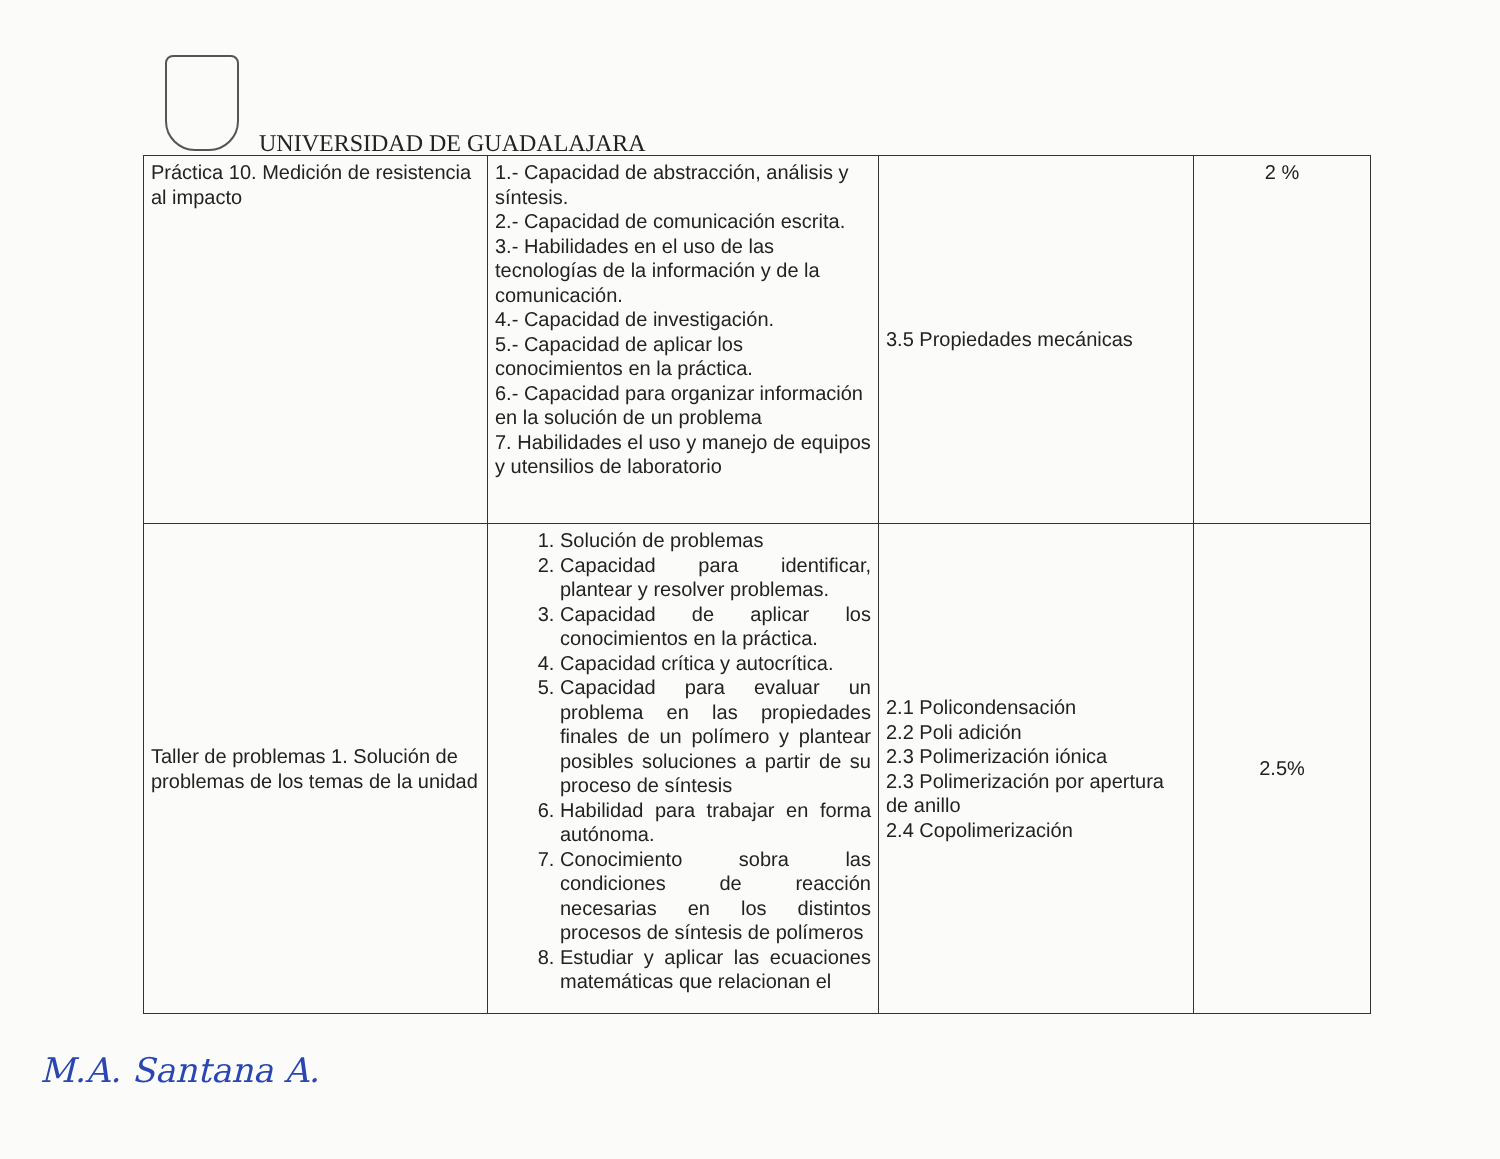UNIVERSIDAD DE GUADALAJARA
| Práctica 10. Medición de resistencia al impacto | 1.- Capacidad de abstracción, análisis y síntesis. 2.- Capacidad de comunicación escrita. 3.- Habilidades en el uso de las tecnologías de la información y de la comunicación. 4.- Capacidad de investigación. 5.- Capacidad de aplicar los conocimientos en la práctica. 6.- Capacidad para organizar información en la solución de un problema 7. Habilidades el uso y manejo de equipos y utensilios de laboratorio | 3.5 Propiedades mecánicas | 2 % |
| Taller de problemas 1. Solución de problemas de los temas de la unidad | 1. Solución de problemas 2. Capacidad para identificar, plantear y resolver problemas. 3. Capacidad de aplicar los conocimientos en la práctica. 4. Capacidad crítica y autocrítica. 5. Capacidad para evaluar un problema en las propiedades finales de un polímero y plantear posibles soluciones a partir de su proceso de síntesis 6. Habilidad para trabajar en forma autónoma. 7. Conocimiento sobra las condiciones de reacción necesarias en los distintos procesos de síntesis de polímeros 8. Estudiar y aplicar las ecuaciones matemáticas que relacionan el | 2.1 Policondensación 2.2 Poli adición 2.3 Polimerización iónica 2.3 Polimerización por apertura de anillo 2.4 Copolimerización | 2.5% |
M.A. Santana A.